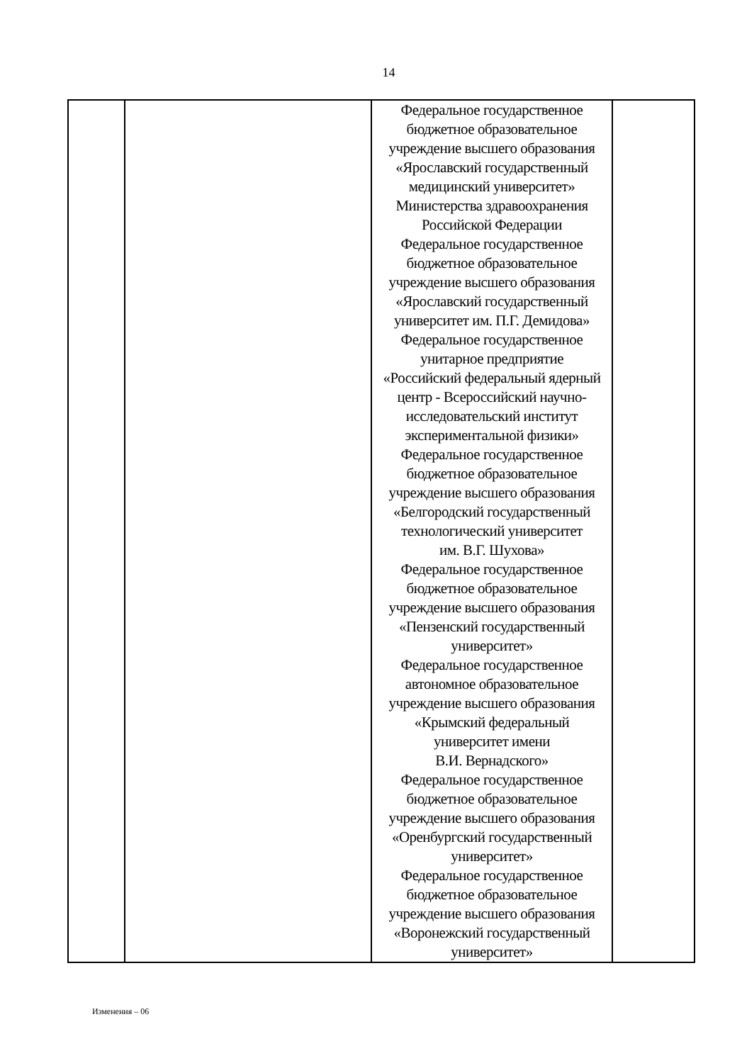14
| | | Федеральное государственное бюджетное образовательное учреждение высшего образования «Ярославский государственный медицинский университет» Министерства здравоохранения Российской Федерации Федеральное государственное бюджетное образовательное учреждение высшего образования «Ярославский государственный университет им. П.Г. Демидова» Федеральное государственное унитарное предприятие «Российский федеральный ядерный центр - Всероссийский научно- исследовательский институт экспериментальной физики» Федеральное государственное бюджетное образовательное учреждение высшего образования «Белгородский государственный технологический университет им. В.Г. Шухова» Федеральное государственное бюджетное образовательное учреждение высшего образования «Пензенский государственный университет» Федеральное государственное автономное образовательное учреждение высшего образования «Крымский федеральный университет имени В.И. Вернадского» Федеральное государственное бюджетное образовательное учреждение высшего образования «Оренбургский государственный университет» Федеральное государственное бюджетное образовательное учреждение высшего образования «Воронежский государственный университет» | |
Изменения – 06